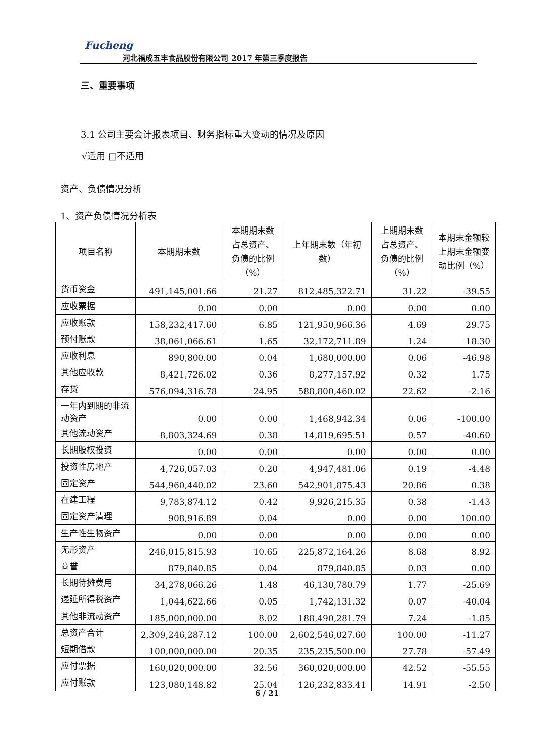Fucheng
河北福成五丰食品股份有限公司 2017 年第三季度报告
三、重要事项
3.1 公司主要会计报表项目、财务指标重大变动的情况及原因
√适用 □不适用
资产、负债情况分析
1、资产负债情况分析表
| 项目名称 | 本期期末数 | 本期期末数占总资产、负债的比例（%） | 上年期末数（年初数） | 上期期末数占总资产、负债的比例（%） | 本期末金额较上期末金额变动比例（%） |
| --- | --- | --- | --- | --- | --- |
| 货币资金 | 491,145,001.66 | 21.27 | 812,485,322.71 | 31.22 | -39.55 |
| 应收票据 | 0.00 | 0.00 | 0.00 | 0.00 | 0.00 |
| 应收账款 | 158,232,417.60 | 6.85 | 121,950,966.36 | 4.69 | 29.75 |
| 预付账款 | 38,061,066.61 | 1.65 | 32,172,711.89 | 1.24 | 18.30 |
| 应收利息 | 890,800.00 | 0.04 | 1,680,000.00 | 0.06 | -46.98 |
| 其他应收款 | 8,421,726.02 | 0.36 | 8,277,157.92 | 0.32 | 1.75 |
| 存货 | 576,094,316.78 | 24.95 | 588,800,460.02 | 22.62 | -2.16 |
| 一年内到期的非流动资产 | 0.00 | 0.00 | 1,468,942.34 | 0.06 | -100.00 |
| 其他流动资产 | 8,803,324.69 | 0.38 | 14,819,695.51 | 0.57 | -40.60 |
| 长期股权投资 | 0.00 | 0.00 | 0.00 | 0.00 | 0.00 |
| 投资性房地产 | 4,726,057.03 | 0.20 | 4,947,481.06 | 0.19 | -4.48 |
| 固定资产 | 544,960,440.02 | 23.60 | 542,901,875.43 | 20.86 | 0.38 |
| 在建工程 | 9,783,874.12 | 0.42 | 9,926,215.35 | 0.38 | -1.43 |
| 固定资产清理 | 908,916.89 | 0.04 | 0.00 | 0.00 | 100.00 |
| 生产性生物资产 | 0.00 | 0.00 | 0.00 | 0.00 | 0.00 |
| 无形资产 | 246,015,815.93 | 10.65 | 225,872,164.26 | 8.68 | 8.92 |
| 商誉 | 879,840.85 | 0.04 | 879,840.85 | 0.03 | 0.00 |
| 长期待摊费用 | 34,278,066.26 | 1.48 | 46,130,780.79 | 1.77 | -25.69 |
| 递延所得税资产 | 1,044,622.66 | 0.05 | 1,742,131.32 | 0.07 | -40.04 |
| 其他非流动资产 | 185,000,000.00 | 8.02 | 188,490,281.79 | 7.24 | -1.85 |
| 总资产合计 | 2,309,246,287.12 | 100.00 | 2,602,546,027.60 | 100.00 | -11.27 |
| 短期借款 | 100,000,000.00 | 20.35 | 235,235,500.00 | 27.78 | -57.49 |
| 应付票据 | 160,020,000.00 | 32.56 | 360,020,000.00 | 42.52 | -55.55 |
| 应付账款 | 123,080,148.82 | 25.04 | 126,232,833.41 | 14.91 | -2.50 |
6 / 21